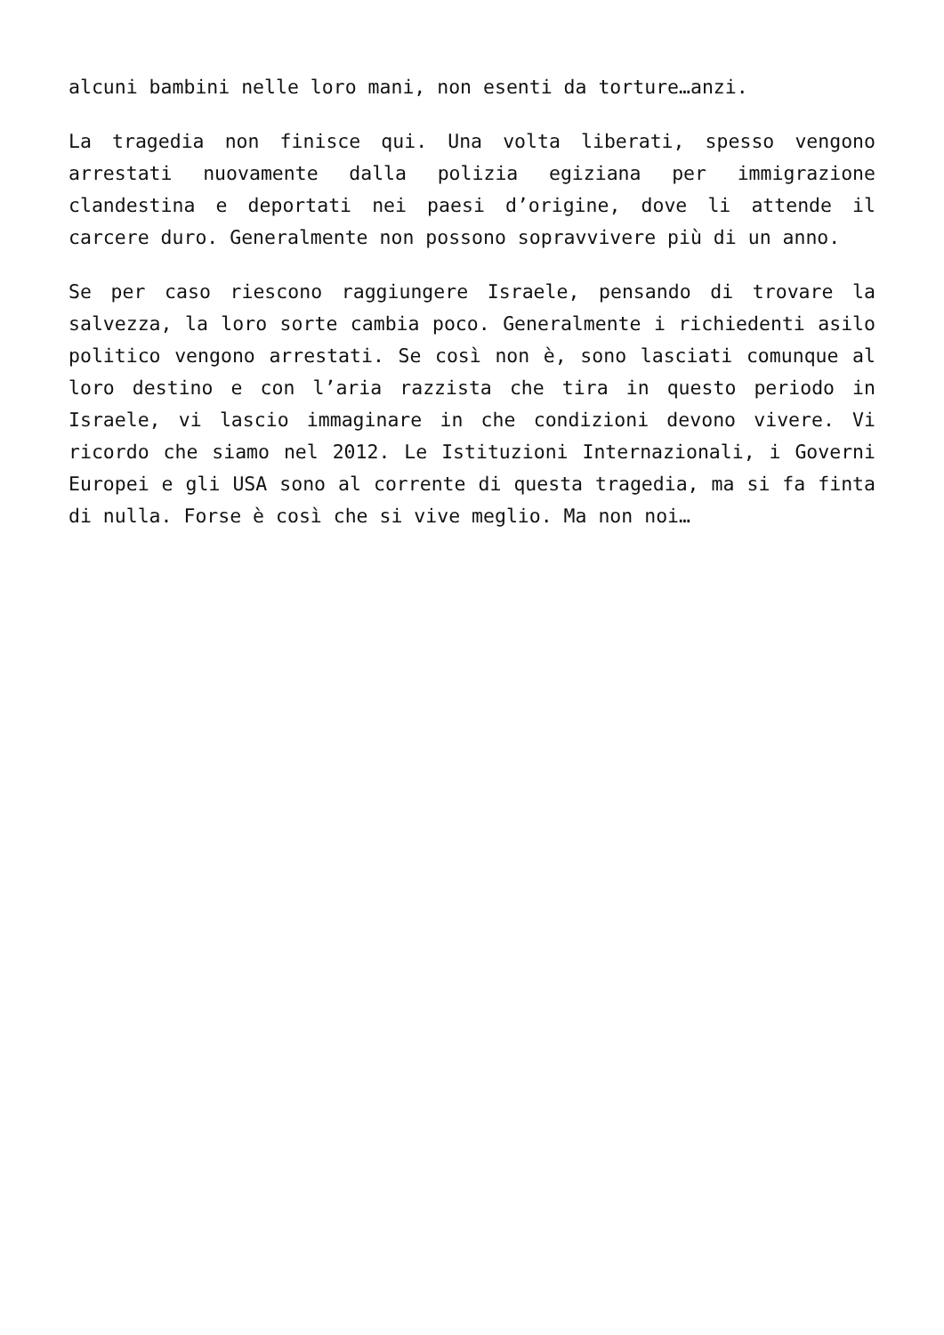alcuni bambini nelle loro mani, non esenti da torture…anzi.
La tragedia non finisce qui. Una volta liberati, spesso vengono arrestati nuovamente dalla polizia egiziana per immigrazione clandestina e deportati nei paesi d’origine, dove li attende il carcere duro. Generalmente non possono sopravvivere più di un anno.
Se per caso riescono raggiungere Israele, pensando di trovare la salvezza, la loro sorte cambia poco. Generalmente i richiedenti asilo politico vengono arrestati. Se così non è, sono lasciati comunque al loro destino e con l’aria razzista che tira in questo periodo in Israele, vi lascio immaginare in che condizioni devono vivere. Vi ricordo che siamo nel 2012. Le Istituzioni Internazionali, i Governi Europei e gli USA sono al corrente di questa tragedia, ma si fa finta di nulla. Forse è così che si vive meglio. Ma non noi…